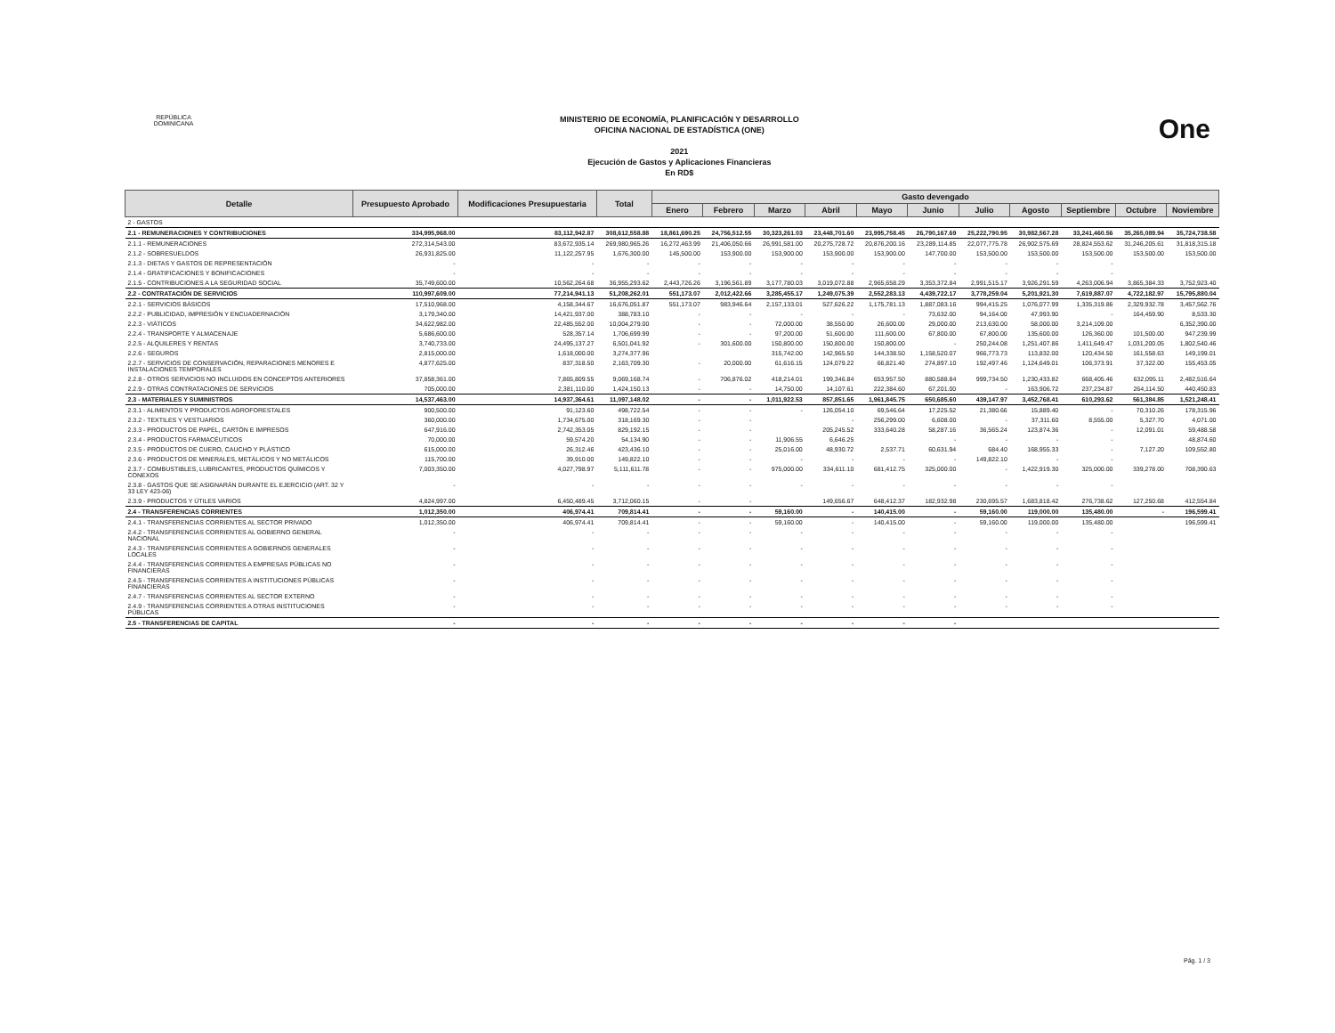REPÚBLICA DOMINICANA
MINISTERIO DE ECONOMÍA, PLANIFICACIÓN Y DESARROLLO
OFICINA NACIONAL DE ESTADÍSTICA (ONE)
2021
Ejecución de Gastos y Aplicaciones Financieras
En RD$
One
| Detalle | Presupuesto Aprobado | Modificaciones Presupuestaria | Total | Gasto devengado | | | | | | | | | | |
| --- | --- | --- | --- | --- | --- | --- | --- | --- | --- | --- | --- | --- | --- | --- |
| | | | | Enero | Febrero | Marzo | Abril | Mayo | Junio | Julio | Agosto | Septiembre | Octubre | Noviembre |
| 2 - GASTOS | | | | | | | | | | | | | | |
| 2.1 - REMUNERACIONES Y CONTRIBUCIONES | 334,995,968.00 | 83,112,942.87 | 308,612,558.88 | 18,861,690.25 | 24,756,512.55 | 30,323,261.03 | 23,448,701.60 | 23,995,758.45 | 26,790,167.69 | 25,222,790.95 | 30,982,567.28 | 33,241,460.56 | 35,265,089.94 | 35,724,738.58 |
| 2.1.1 - REMUNERACIONES | 272,314,543.00 | 83,672,935.14 | 269,980,965.26 | 16,272,463.99 | 21,406,050.66 | 26,991,581.00 | 20,275,728.72 | 20,876,200.16 | 23,289,114.85 | 22,077,775.78 | 26,902,575.69 | 28,824,553.62 | 31,246,205.61 | 31,818,315.18 |
| 2.1.2 - SOBRESUELDOS | 26,931,825.00 | 11,122,257.95 | 1,676,300.00 | 145,500.00 | 153,900.00 | 153,900.00 | 153,900.00 | 153,900.00 | 147,700.00 | 153,500.00 | 153,500.00 | 153,500.00 | 153,500.00 | 153,500.00 |
| 2.1.3 - DIETAS Y GASTOS DE REPRESENTACIÓN | - | - | - | - | - | - | - | - | - | - | - | - | | |
| 2.1.4 - GRATIFICACIONES Y BONIFICACIONES | - | - | - | - | - | - | - | - | - | - | - | - | | |
| 2.1.5 - CONTRIBUCIONES A LA SEGURIDAD SOCIAL | 35,749,600.00 | 10,562,264.68 | 36,955,293.62 | 2,443,726.26 | 3,196,561.89 | 3,177,780.03 | 3,019,072.88 | 2,965,658.29 | 3,353,372.84 | 2,991,515.17 | 3,926,291.59 | 4,263,006.94 | 3,865,384.33 | 3,752,923.40 |
| 2.2 - CONTRATACIÓN DE SERVICIOS | 110,997,609.00 | 77,214,941.13 | 51,208,262.01 | 551,173.07 | 2,012,422.66 | 3,285,455.17 | 1,249,075.39 | 2,552,283.13 | 4,439,722.17 | 3,778,259.04 | 5,201,921.30 | 7,619,887.07 | 4,722,182.97 | 15,795,880.04 |
| 2.2.1 - SERVICIOS BÁSICOS | 17,510,968.00 | 4,158,344.67 | 16,676,051.87 | 551,173.07 | 983,946.64 | 2,157,133.01 | 527,626.22 | 1,175,781.13 | 1,887,083.16 | 994,415.25 | 1,076,077.99 | 1,335,319.86 | 2,329,932.78 | 3,457,562.76 |
| 2.2.2 - PUBLICIDAD, IMPRESIÓN Y ENCUADERNACIÓN | 3,179,340.00 | 14,421,937.00 | 388,783.10 | - | - | - | - | - | 73,632.00 | 94,164.00 | 47,993.90 | - | 164,459.90 | 8,533.30 |
| 2.2.3 - VIÁTICOS | 34,622,982.00 | 22,485,552.00 | 10,004,279.00 | - | - | 72,000.00 | 38,550.00 | 26,600.00 | 29,000.00 | 213,630.00 | 58,000.00 | 3,214,109.00 | | 6,352,390.00 |
| 2.2.4 - TRANSPORTE Y ALMACENAJE | 5,686,600.00 | 528,357.14 | 1,706,699.99 | - | - | 97,200.00 | 51,600.00 | 111,600.00 | 67,800.00 | 67,800.00 | 135,600.00 | 126,360.00 | 101,500.00 | 947,239.99 |
| 2.2.5 - ALQUILERES Y RENTAS | 3,740,733.00 | 24,495,137.27 | 6,501,041.92 | - | 301,600.00 | 150,800.00 | 150,800.00 | 150,800.00 | - | 250,244.08 | 1,251,407.86 | 1,411,649.47 | 1,031,200.05 | 1,802,540.46 |
| 2.2.6 - SEGUROS | 2,815,000.00 | 1,618,000.00 | 3,274,377.96 | | | 315,742.00 | 142,965.50 | 144,338.50 | 1,158,520.07 | 966,773.73 | 113,832.00 | 120,434.50 | 161,558.63 | 149,199.01 |
| 2.2.7 - SERVICIOS DE CONSERVACIÓN, REPARACIONES MENORES E INSTALACIONES TEMPORALES | 4,877,625.00 | 837,318.50 | 2,163,709.30 | - | 20,000.00 | 61,616.15 | 124,079.22 | 66,821.40 | 274,897.10 | 192,497.46 | 1,124,649.01 | 106,373.91 | 37,322.00 | 155,453.05 |
| 2.2.8 - OTROS SERVICIOS NO INCLUIDOS EN CONCEPTOS ANTERIORES | 37,858,361.00 | 7,865,809.55 | 9,069,168.74 | - | 706,876.02 | 418,214.01 | 199,346.84 | 653,957.50 | 880,588.84 | 999,734.50 | 1,230,433.82 | 668,405.46 | 632,095.11 | 2,482,516.64 |
| 2.2.9 - OTRAS CONTRATACIONES DE SERVICIOS | 705,000.00 | 2,381,110.00 | 1,424,150.13 | - | - | 14,750.00 | 14,107.61 | 222,384.60 | 67,201.00 | - | 163,906.72 | 237,234.87 | 264,114.50 | 440,450.83 |
| 2.3 - MATERIALES Y SUMINISTROS | 14,537,463.00 | 14,937,364.61 | 11,097,148.02 | - | - | 1,011,922.53 | 857,851.65 | 1,961,845.75 | 650,685.60 | 439,147.97 | 3,452,768.41 | 610,293.62 | 561,384.85 | 1,521,248.41 |
| 2.3.1 - ALIMENTOS Y PRODUCTOS AGROFORESTALES | 900,500.00 | 91,123.60 | 498,722.54 | - | - | - | 126,054.10 | 69,546.64 | 17,225.52 | 21,380.66 | 15,889.40 | - | 70,310.26 | 178,315.96 |
| 2.3.2 - TEXTILES Y VESTUARIOS | 360,000.00 | 1,734,675.00 | 318,169.30 | - | - | | - | 256,299.00 | 6,608.00 | - | 37,311.60 | 8,555.00 | 5,327.70 | 4,071.00 |
| 2.3.3 - PRODUCTOS DE PAPEL, CARTÓN E IMPRESOS | 647,916.00 | 2,742,353.05 | 829,192.15 | - | - | | 205,245.52 | 333,640.28 | 58,287.16 | 36,565.24 | 123,874.36 | - | 12,091.01 | 59,488.58 |
| 2.3.4 - PRODUCTOS FARMACÉUTICOS | 70,000.00 | 59,574.20 | 54,134.90 | - | - | 11,906.55 | 6,646.25 | | - | - | - | - | | 48,874.60 |
| 2.3.5 - PRODUCTOS DE CUERO, CAUCHO Y PLÁSTICO | 615,000.00 | 26,312.46 | 423,436.10 | - | - | 25,016.00 | 48,930.72 | 2,537.71 | 60,631.94 | 684.40 | 168,955.33 | - | 7,127.20 | 109,552.80 |
| 2.3.6 - PRODUCTOS DE MINERALES, METÁLICOS Y NO METÁLICOS | 115,700.00 | 39,910.00 | 149,822.10 | - | - | - | - | - | - | 149,822.10 | - | - | | |
| 2.3.7 - COMBUSTIBLES, LUBRICANTES, PRODUCTOS QUÍMICOS Y CONEXOS | 7,003,350.00 | 4,027,798.97 | 5,111,611.78 | - | - | 975,000.00 | 334,611.10 | 681,412.75 | 325,000.00 | - | 1,422,919.30 | 325,000.00 | 339,278.00 | 708,390.63 |
| 2.3.8 - GASTOS QUE SE ASIGNARÁN DURANTE EL EJERCICIO (ART. 32 Y 33 LEY 423-06) | - | - | - | - | - | - | - | - | - | - | - | - | | |
| 2.3.9 - PRODUCTOS Y ÚTILES VARIOS | 4,824,997.00 | 6,450,489.45 | 3,712,060.15 | - | - | | 149,656.67 | 648,412.37 | 182,932.98 | 230,695.57 | 1,683,818.42 | 276,738.62 | 127,250.68 | 412,554.84 |
| 2.4 - TRANSFERENCIAS CORRIENTES | 1,012,350.00 | 406,974.41 | 709,814.41 | - | - | 59,160.00 | - | 140,415.00 | - | 59,160.00 | 119,000.00 | 135,480.00 | - | 196,599.41 |
| 2.4.1 - TRANSFERENCIAS CORRIENTES AL SECTOR PRIVADO | 1,012,350.00 | 406,974.41 | 709,814.41 | - | - | 59,160.00 | - | 140,415.00 | - | 59,160.00 | 119,000.00 | 135,480.00 | | 196,599.41 |
| 2.4.2 - TRANSFERENCIAS CORRIENTES AL GOBIERNO GENERAL NACIONAL | - | - | - | - | - | - | - | - | - | - | - | - | | |
| 2.4.3 - TRANSFERENCIAS CORRIENTES A GOBIERNOS GENERALES LOCALES | - | - | - | - | - | - | - | - | - | - | - | - | | |
| 2.4.4 - TRANSFERENCIAS CORRIENTES A EMPRESAS PÚBLICAS NO FINANCIERAS | - | - | - | - | - | - | - | - | - | - | - | - | | |
| 2.4.5 - TRANSFERENCIAS CORRIENTES A INSTITUCIONES PÚBLICAS FINANCIERAS | - | - | - | - | - | - | - | - | - | - | - | - | | |
| 2.4.7 - TRANSFERENCIAS CORRIENTES AL SECTOR EXTERNO | - | - | - | - | - | - | - | - | - | - | - | - | | |
| 2.4.9 - TRANSFERENCIAS CORRIENTES A OTRAS INSTITUCIONES PÚBLICAS | - | - | - | - | - | - | - | - | - | - | - | - | | |
| 2.5 - TRANSFERENCIAS DE CAPITAL | - | - | - | - | - | - | - | - | - | | | | | |
Pág. 1 / 3